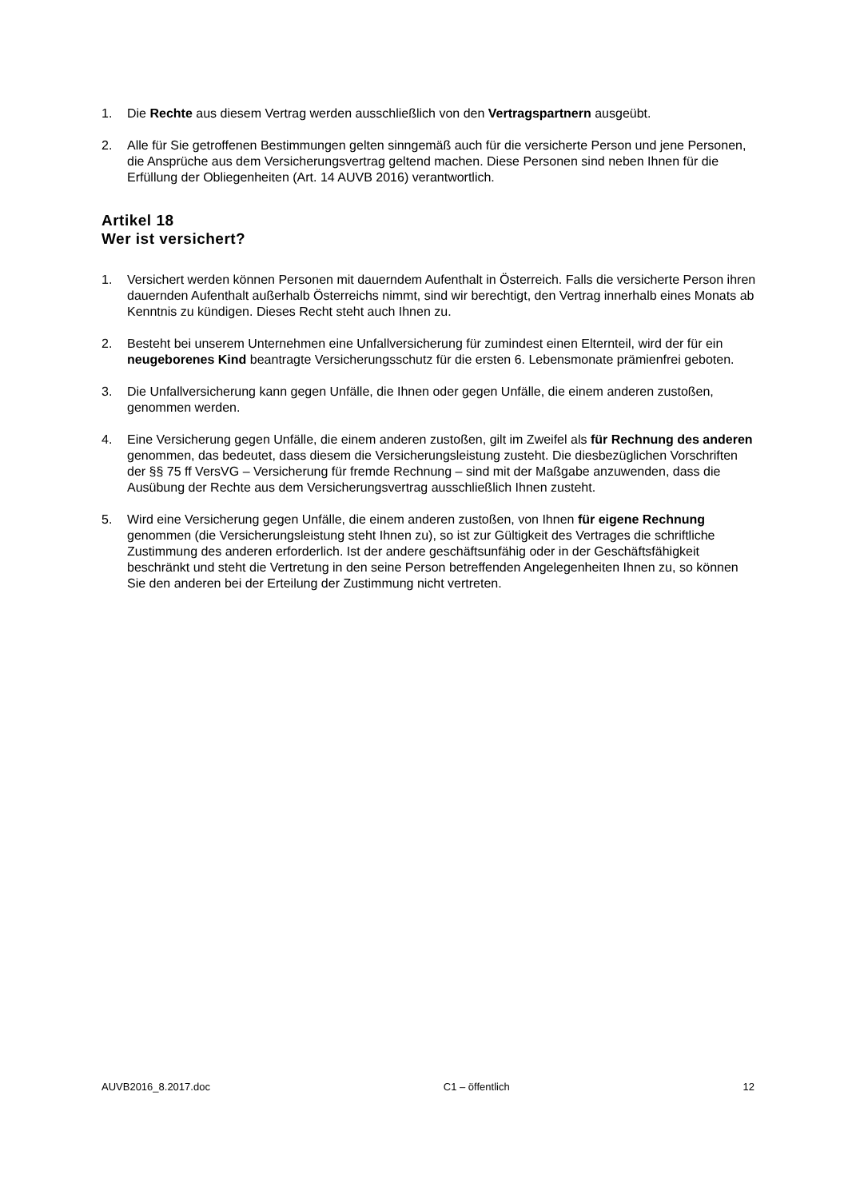1. Die Rechte aus diesem Vertrag werden ausschließlich von den Vertragspartnern ausgeübt.
2. Alle für Sie getroffenen Bestimmungen gelten sinngemäß auch für die versicherte Person und jene Personen, die Ansprüche aus dem Versicherungsvertrag geltend machen. Diese Personen sind neben Ihnen für die Erfüllung der Obliegenheiten (Art. 14 AUVB 2016) verantwortlich.
Artikel 18
Wer ist versichert?
1. Versichert werden können Personen mit dauerndem Aufenthalt in Österreich. Falls die versicherte Person ihren dauernden Aufenthalt außerhalb Österreichs nimmt, sind wir berechtigt, den Vertrag innerhalb eines Monats ab Kenntnis zu kündigen. Dieses Recht steht auch Ihnen zu.
2. Besteht bei unserem Unternehmen eine Unfallversicherung für zumindest einen Elternteil, wird der für ein neugeborenes Kind beantragte Versicherungsschutz für die ersten 6. Lebensmonate prämienfrei geboten.
3. Die Unfallversicherung kann gegen Unfälle, die Ihnen oder gegen Unfälle, die einem anderen zustoßen, genommen werden.
4. Eine Versicherung gegen Unfälle, die einem anderen zustoßen, gilt im Zweifel als für Rechnung des anderen genommen, das bedeutet, dass diesem die Versicherungsleistung zusteht. Die diesbezüglichen Vorschriften der §§ 75 ff VersVG – Versicherung für fremde Rechnung – sind mit der Maßgabe anzuwenden, dass die Ausübung der Rechte aus dem Versicherungsvertrag ausschließlich Ihnen zusteht.
5. Wird eine Versicherung gegen Unfälle, die einem anderen zustoßen, von Ihnen für eigene Rechnung genommen (die Versicherungsleistung steht Ihnen zu), so ist zur Gültigkeit des Vertrages die schriftliche Zustimmung des anderen erforderlich. Ist der andere geschäftsunfähig oder in der Geschäftsfähigkeit beschränkt und steht die Vertretung in den seine Person betreffenden Angelegenheiten Ihnen zu, so können Sie den anderen bei der Erteilung der Zustimmung nicht vertreten.
AUVB2016_8.2017.doc C1 – öffentlich 12